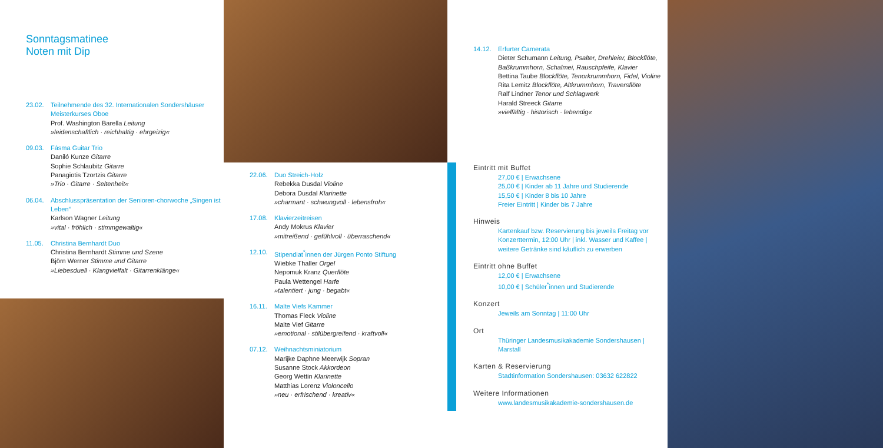Sonntagsmatinee
Noten mit Dip
23.02. Teilnehmende des 32. Internationalen Sondershäuser Meisterkurses Oboe
Prof. Washington Barella Leitung
»leidenschaftlich · reichhaltig · ehrgeizig«
09.03. Fásma Guitar Trio
Daniló Kunze Gitarre
Sophie Schlaubitz Gitarre
Panagiotis Tzortzis Gitarre
»Trio · Gitarre · Seltenheit«
06.04. Abschlusspräsentation der Senioren-chorwoche „Singen ist Leben“
Karlson Wagner Leitung
»vital · fröhlich · stimmgewaltig«
11.05. Christina Bernhardt Duo
Christina Bernhardt Stimme und Szene
Björn Werner Stimme und Gitarre
»Liebesduell · Klangvielfalt · Gitarrenklänge«
22.06. Duo Streich-Holz
Rebekka Dusdal Violine
Debora Dusdal Klarinette
»charmant · schwungvoll · lebensfroh«
17.08. Klavierzeitreisen
Andy Mokrus Klavier
»mitreißend · gefühlvoll · überraschend«
12.10. Stipendiat<sup>*</sup>innen der Jürgen Ponto Stiftung
Wiebke Thaller Orgel
Nepomuk Kranz Querflöte
Paula Wettengel Harfe
»talentiert · jung · begabt«
16.11. Malte Viefs Kammer
Thomas Fleck Violine
Malte Vief Gitarre
»emotional · stilübergreifend · kraftvoll«
07.12. Weihnachtsminiatorium
Marijke Daphne Meerwijk Sopran
Susanne Stock Akkordeon
Georg Wettin Klarinette
Matthias Lorenz Violoncello
»neu · erfrischend · kreativ«
14.12. Erfurter Camerata
Dieter Schumann Leitung, Psalter, Drehleier, Blockflöte, Baßkrummhorn, Schalmei, Rauschpfeife, Klavier
Bettina Taube Blockflöte, Tenorkrummhorn, Fidel, Violine
Rita Lemitz Blockflöte, Altkrummhorn, Traversflöte
Ralf Lindner Tenor und Schlagwerk
Harald Streeck Gitarre
»vielfältig · historisch · lebendig«
Eintritt mit Buffet
27,00 € | Erwachsene
25,00 € | Kinder ab 11 Jahre und Studierende
15,50 € | Kinder 8 bis 10 Jahre
Freier Eintritt | Kinder bis 7 Jahre
Hinweis
Kartenkauf bzw. Reservierung bis jeweils Freitag vor Konzerttermin, 12:00 Uhr | inkl. Wasser und Kaffee | weitere Getränke sind käuflich zu erwerben
Eintritt ohne Buffet
12,00 € | Erwachsene
10,00 € | Schüler<sup>*</sup>innen und Studierende
Konzert
Jeweils am Sonntag | 11:00 Uhr
Ort
Thüringer Landesmusikakademie Sondershausen | Marstall
Karten & Reservierung
Stadtinformation Sondershausen: 03632 622822
Weitere Informationen
www.landesmusikakademie-sondershausen.de